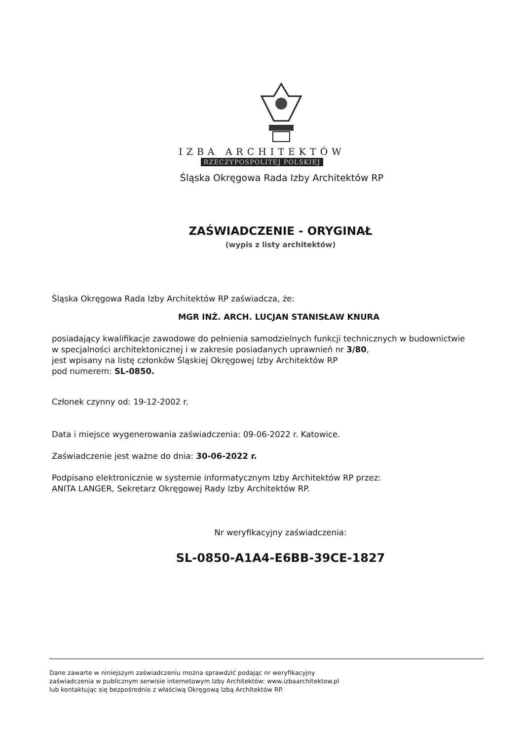IZBA ARCHITEKTÓW
RZECZYPOSPOLITEJ POLSKIEJ
Śląska Okręgowa Rada Izby Architektów RP
ZAŚWIADCZENIE - ORYGINAŁ
(wypis z listy architektów)
Śląska Okręgowa Rada Izby Architektów RP zaświadcza, że:
MGR INŻ. ARCH. LUCJAN STANISŁAW KNURA
posiadający kwalifikacje zawodowe do pełnienia samodzielnych funkcji technicznych w budownictwie
w specjalności architektonicznej i w zakresie posiadanych uprawnień nr 3/80,
jest wpisany na listę członków Śląskiej Okręgowej Izby Architektów RP
pod numerem: SL-0850.
Członek czynny od: 19-12-2002 r.
Data i miejsce wygenerowania zaświadczenia: 09-06-2022 r. Katowice.
Zaświadczenie jest ważne do dnia: 30-06-2022 r.
Podpisano elektronicznie w systemie informatycznym Izby Architektów RP przez:
ANITA LANGER, Sekretarz Okręgowej Rady Izby Architektów RP.
Nr weryfikacyjny zaświadczenia:
SL-0850-A1A4-E6BB-39CE-1827
Dane zawarte w niniejszym zaświadczeniu można sprawdzić podając nr weryfikacyjny
zaświadczenia w publicznym serwisie internetowym Izby Architektów: www.izbaarchitektow.pl
lub kontaktując się bezpośrednio z właściwą Okręgową Izbą Architektów RP.